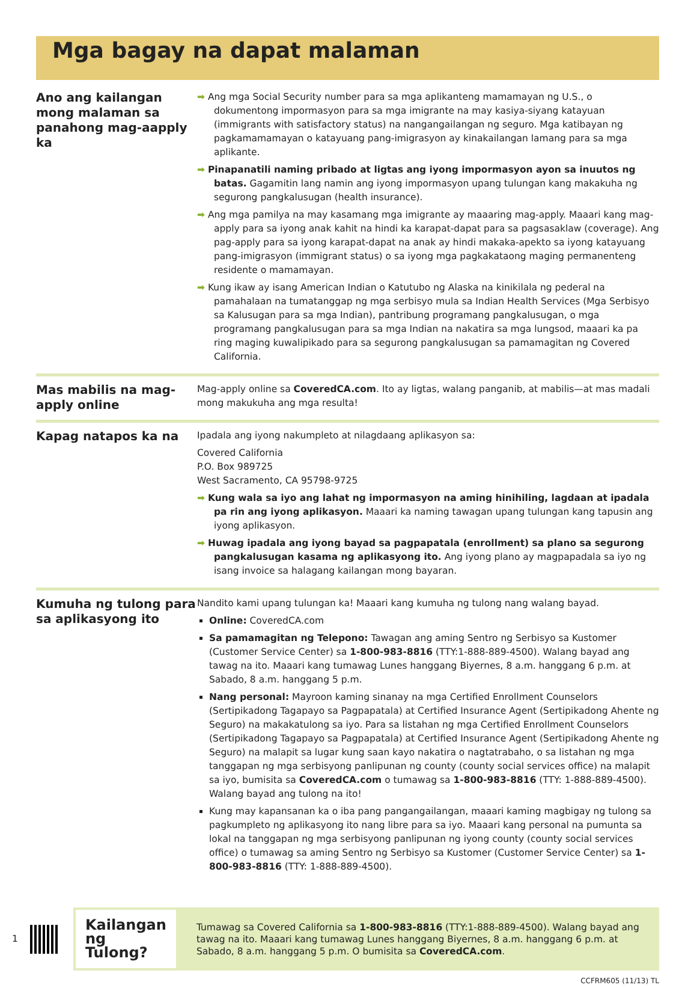Mga bagay na dapat malaman
Ano ang kailangan mong malaman sa panahong mag-aapply ka
➡ Ang mga Social Security number para sa mga aplikanteng mamamayan ng U.S., o dokumentong impormasyon para sa mga imigrante na may kasiya-siyang katayuan (immigrants with satisfactory status) na nangangailangan ng seguro. Mga katibayan ng pagkamamamayan o katayuang pang-imigrasyon ay kinakailangan lamang para sa mga aplikante.
➡ Pinapanatili naming pribado at ligtas ang iyong impormasyon ayon sa inuutos ng batas. Gagamitin lang namin ang iyong impormasyon upang tulungan kang makakuha ng segurong pangkalusugan (health insurance).
➡ Ang mga pamilya na may kasamang mga imigrante ay maaaring mag-apply. Maaari kang mag-apply para sa iyong anak kahit na hindi ka karapat-dapat para sa pagsasaklaw (coverage). Ang pag-apply para sa iyong karapat-dapat na anak ay hindi makaka-apekto sa iyong katayuang pang-imigrasyon (immigrant status) o sa iyong mga pagkakataong maging permanenteng residente o mamamayan.
➡ Kung ikaw ay isang American Indian o Katutubo ng Alaska na kinikilala ng pederal na pamahalaan na tumatanggap ng mga serbisyo mula sa Indian Health Services (Mga Serbisyo sa Kalusugan para sa mga Indian), pantribung programang pangkalusugan, o mga programang pangkalusugan para sa mga Indian na nakatira sa mga lungsod, maaari ka pa ring maging kuwalipikado para sa segurong pangkalusugan sa pamamagitan ng Covered California.
Mas mabilis na mag-apply online
Mag-apply online sa CoveredCA.com. Ito ay ligtas, walang panganib, at mabilis—at mas madali mong makukuha ang mga resulta!
Kapag natapos ka na
Ipadala ang iyong nakumpleto at nilagdaang aplikasyon sa:
Covered California
P.O. Box 989725
West Sacramento, CA 95798-9725
➡ Kung wala sa iyo ang lahat ng impormasyon na aming hinihiling, lagdaan at ipadala pa rin ang iyong aplikasyon. Maaari ka naming tawagan upang tulungan kang tapusin ang iyong aplikasyon.
➡ Huwag ipadala ang iyong bayad sa pagpapatala (enrollment) sa plano sa segurong pangkalusugan kasama ng aplikasyong ito. Ang iyong plano ay magpapadala sa iyo ng isang invoice sa halagang kailangan mong bayaran.
Kumuha ng tulong para sa aplikasyong ito
Nandito kami upang tulungan ka! Maaari kang kumuha ng tulong nang walang bayad.
Online: CoveredCA.com
Sa pamamagitan ng Telepono: Tawagan ang aming Sentro ng Serbisyo sa Kustomer (Customer Service Center) sa 1-800-983-8816 (TTY:1-888-889-4500). Walang bayad ang tawag na ito. Maaari kang tumawag Lunes hanggang Biyernes, 8 a.m. hanggang 6 p.m. at Sabado, 8 a.m. hanggang 5 p.m.
Nang personal: Mayroon kaming sinanay na mga Certified Enrollment Counselors (Sertipikadong Tagapayo sa Pagpapatala) at Certified Insurance Agent (Sertipikadong Ahente ng Seguro) na makakatulong sa iyo. Para sa listahan ng mga Certified Enrollment Counselors (Sertipikadong Tagapayo sa Pagpapatala) at Certified Insurance Agent (Sertipikadong Ahente ng Seguro) na malapit sa lugar kung saan kayo nakatira o nagtatrabaho, o sa listahan ng mga tanggapan ng mga serbisyong panlipunan ng county (county social services office) na malapit sa iyo, bumisita sa CoveredCA.com o tumawag sa 1-800-983-8816 (TTY: 1-888-889-4500). Walang bayad ang tulong na ito!
Kung may kapansanan ka o iba pang pangangailangan, maaari kaming magbigay ng tulong sa pagkumpleto ng aplikasyong ito nang libre para sa iyo. Maaari kang personal na pumunta sa lokal na tanggapan ng mga serbisyong panlipunan ng iyong county (county social services office) o tumawag sa aming Sentro ng Serbisyo sa Kustomer (Customer Service Center) sa 1-800-983-8816 (TTY: 1-888-889-4500).
1
Kailangan ng Tulong?
Tumawag sa Covered California sa 1-800-983-8816 (TTY:1-888-889-4500). Walang bayad ang tawag na ito. Maaari kang tumawag Lunes hanggang Biyernes, 8 a.m. hanggang 6 p.m. at Sabado, 8 a.m. hanggang 5 p.m. O bumisita sa CoveredCA.com.
CCFRM605 (11/13) TL